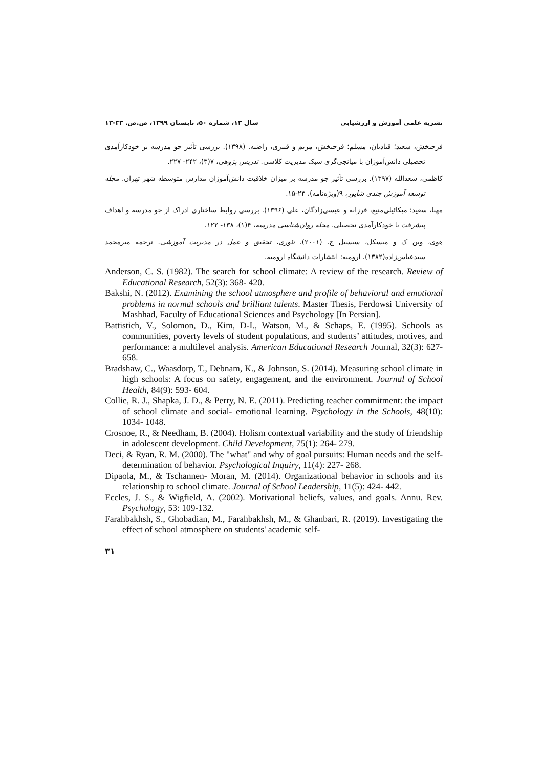نشریه علمی آموزش و ارزشیابی سال ۱۳، شماره ۵۰، تابستان ۱۳۹۹، ص.ص. ۳۳-۱۳
فرحبخش، سعید؛ قبادیان، مسلم؛ فرحبخش، مریم و قنبری، راضیه. (۱۳۹۸). بررسی تأثیر جو مدرسه بر خودکارآمدی تحصیلی دانش‌آموزان با میانجی‌گری سبک مدیریت کلاسی. تدریس پژوهی، ۷(۳)، ۲۴۲- ۲۲۷.
کاظمی، سعدالله (۱۳۹۷). بررسی تأثیر جو مدرسه بر میزان خلاقیت دانش‌آموزان مدارس متوسطه شهر تهران. مجله توسعه آموزش جندی شاپور، ۹(ویژه‌نامه)، ۲۳-۱۵.
مهنا، سعید؛ میکائیلی‌منیع، فرزانه و عیسی‌زادگان، علی (۱۳۹۶). بررسی روابط ساختاری ادراک از جو مدرسه و اهداف پیشرفت با خودکارآمدی تحصیلی. مجله روان‌شناسی مدرسه، ۴(۱)، ۱۳۸- ۱۲۲.
هوی، وین ک و میسکل، سیسیل ج. (۲۰۰۱). تئوری، تحقیق و عمل در مدیریت آموزشی. ترجمه میرمحمد سیدعباس‌زاده(۱۳۸۲). ارومیه: انتشارات دانشگاه ارومیه.
Anderson, C. S. (1982). The search for school climate: A review of the research. Review of Educational Research, 52(3): 368- 420.
Bakshi, N. (2012). Examining the school atmosphere and profile of behavioral and emotional problems in normal schools and brilliant talents. Master Thesis, Ferdowsi University of Mashhad, Faculty of Educational Sciences and Psychology [In Persian].
Battistich, V., Solomon, D., Kim, D-I., Watson, M., & Schaps, E. (1995). Schools as communities, poverty levels of student populations, and students’ attitudes, motives, and performance: a multilevel analysis. American Educational Research Journal, 32(3): 627-658.
Bradshaw, C., Waasdorp, T., Debnam, K., & Johnson, S. (2014). Measuring school climate in high schools: A focus on safety, engagement, and the environment. Journal of School Health, 84(9): 593- 604.
Collie, R. J., Shapka, J. D., & Perry, N. E. (2011). Predicting teacher commitment: the impact of school climate and social- emotional learning. Psychology in the Schools, 48(10): 1034- 1048.
Crosnoe, R., & Needham, B. (2004). Holism contextual variability and the study of friendship in adolescent development. Child Development, 75(1): 264- 279.
Deci, & Ryan, R. M. (2000). The "what" and why of goal pursuits: Human needs and the self- determination of behavior. Psychological Inquiry, 11(4): 227- 268.
Dipaola, M., & Tschannen- Moran, M. (2014). Organizational behavior in schools and its relationship to school climate. Journal of School Leadership, 11(5): 424- 442.
Eccles, J. S., & Wigfield, A. (2002). Motivational beliefs, values, and goals. Annu. Rev. Psychology, 53: 109-132.
Farahbakhsh, S., Ghobadian, M., Farahbakhsh, M., & Ghanbari, R. (2019). Investigating the effect of school atmosphere on students' academic self-
۳۱